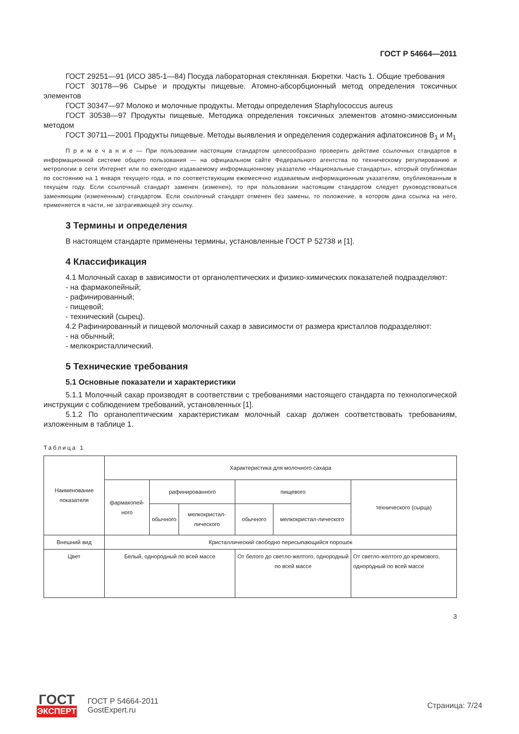ГОСТ Р 54664—2011
ГОСТ 29251—91 (ИСО 385-1—84) Посуда лабораторная стеклянная. Бюретки. Часть 1. Общие требования
ГОСТ 30178—96 Сырье и продукты пищевые. Атомно-абсорбционный метод определения токсичных элементов
ГОСТ 30347—97 Молоко и молочные продукты. Методы определения Staphylococcus aureus
ГОСТ 30538—97 Продукты пищевые. Методика определения токсичных элементов атомно-эмиссионным методом
ГОСТ 30711—2001 Продукты пищевые. Методы выявления и определения содержания афлатоксинов B<sub>1</sub> и M<sub>1</sub>
П р и м е ч а н и е — При пользовании настоящим стандартом целесообразно проверить действие ссылочных стандартов в информационной системе общего пользования — на официальном сайте Федерального агентства по техническому регулированию и метрологии в сети Интернет или по ежегодно издаваемому информационному указателю «Национальные стандарты», который опубликован по состоянию на 1 января текущего года, и по соответствующим ежемесячно издаваемым информационным указателям, опубликованным в текущем году. Если ссылочный стандарт заменен (изменен), то при пользовании настоящим стандартом следует руководствоваться заменяющим (измененным) стандартом. Если ссылочный стандарт отменен без замены, то положение, в котором дана ссылка на него, применяется в части, не затрагивающей эту ссылку.
3 Термины и определения
В настоящем стандарте применены термины, установленные ГОСТ Р 52738 и [1].
4 Классификация
4.1 Молочный сахар в зависимости от органолептических и физико-химических показателей подразделяют:
- на фармакопейный;
- рафинированный;
- пищевой;
- технический (сырец).
4.2 Рафинированный и пищевой молочный сахар в зависимости от размера кристаллов подразделяют:
- на обычный;
- мелкокристаллический.
5 Технические требования
5.1 Основные показатели и характеристики
5.1.1 Молочный сахар производят в соответствии с требованиями настоящего стандарта по технологической инструкции с соблюдением требований, установленных [1].
5.1.2 По органолептическим характеристикам молочный сахар должен соответствовать требованиям, изложенным в таблице 1.
Таблица 1
| Наименование показателя | Характеристика для молочного сахара | | | | | |
| | фармакопей-ного | рафинированного | | пищевого | | технического (сырца) |
| | | обычного | мелкокристал-лического | обычного | мелкокристал-лического | |
| Внешний вид | Кристаллический свободно пересыпающийся порошок | | | | | |
| Цвет | Белый, однородный по всей массе | | | От белого до светло-желтого, однородный по всей массе | | От светло-желтого до кремового, однородный по всей массе |
3
ГОСТ
ЭКСПЕРТ
ГОСТ Р 54664-2011
GostExpert.ru
Страница: 7/24